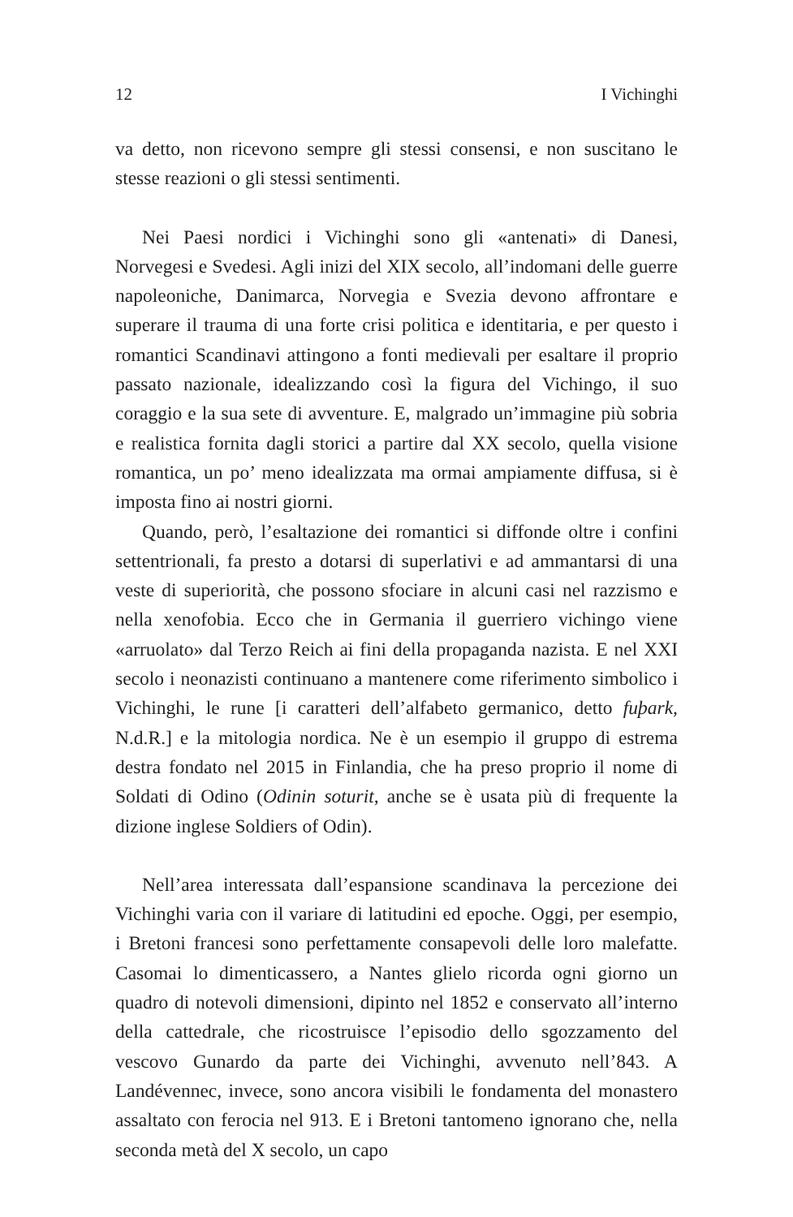12 I Vichinghi
va detto, non ricevono sempre gli stessi consensi, e non suscitano le stesse reazioni o gli stessi sentimenti.
Nei Paesi nordici i Vichinghi sono gli «antenati» di Danesi, Norvegesi e Svedesi. Agli inizi del XIX secolo, all’indomani delle guerre napoleoniche, Danimarca, Norvegia e Svezia devono affrontare e superare il trauma di una forte crisi politica e identitaria, e per questo i romantici Scandinavi attingono a fonti medievali per esaltare il proprio passato nazionale, idealizzando così la figura del Vichingo, il suo coraggio e la sua sete di avventure. E, malgrado un’immagine più sobria e realistica fornita dagli storici a partire dal XX secolo, quella visione romantica, un po’ meno idealizzata ma ormai ampiamente diffusa, si è imposta fino ai nostri giorni.
Quando, però, l’esaltazione dei romantici si diffonde oltre i confini settentrionali, fa presto a dotarsi di superlativi e ad ammantarsi di una veste di superiorità, che possono sfociare in alcuni casi nel razzismo e nella xenofobia. Ecco che in Germania il guerriero vichingo viene «arruolato» dal Terzo Reich ai fini della propaganda nazista. E nel XXI secolo i neonazisti continuano a mantenere come riferimento simbolico i Vichinghi, le rune [i caratteri dell’alfabeto germanico, detto fuþark, N.d.R.] e la mitologia nordica. Ne è un esempio il gruppo di estrema destra fondato nel 2015 in Finlandia, che ha preso proprio il nome di Soldati di Odino (Odinin soturit, anche se è usata più di frequente la dizione inglese Soldiers of Odin).
Nell’area interessata dall’espansione scandinava la percezione dei Vichinghi varia con il variare di latitudini ed epoche. Oggi, per esempio, i Bretoni francesi sono perfettamente consapevoli delle loro malefatte. Casomai lo dimenticassero, a Nantes glielo ricorda ogni giorno un quadro di notevoli dimensioni, dipinto nel 1852 e conservato all’interno della cattedrale, che ricostruisce l’episodio dello sgozzamento del vescovo Gunardo da parte dei Vichinghi, avvenuto nell’843. A Landévennec, invece, sono ancora visibili le fondamenta del monastero assaltato con ferocia nel 913. E i Bretoni tantomeno ignorano che, nella seconda metà del X secolo, un capo